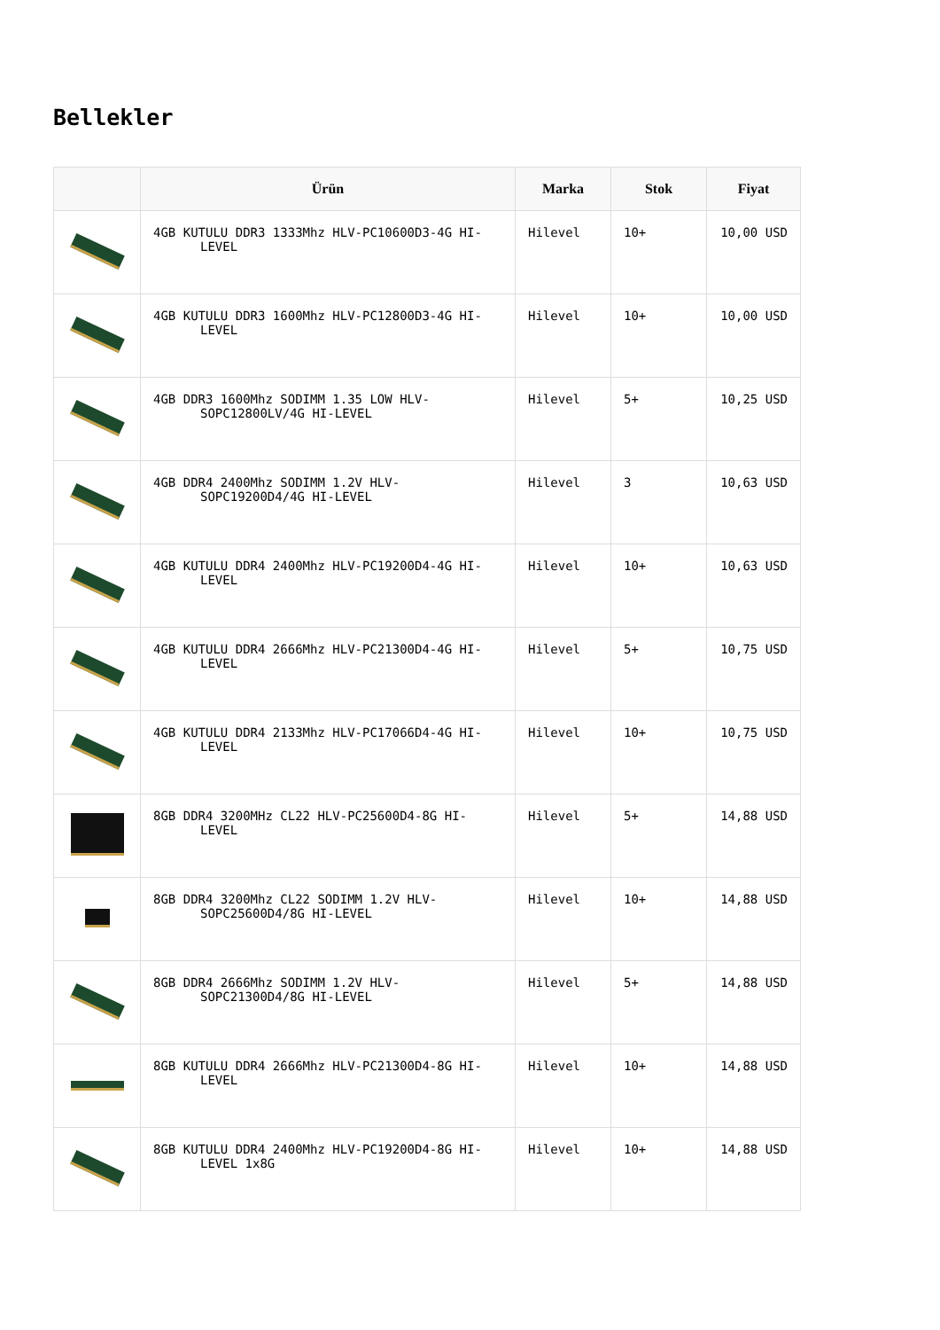Bellekler
| | Ürün | Marka | Stok | Fiyat |
| --- | --- | --- | --- | --- |
| | 4GB KUTULU DDR3 1333Mhz HLV-PC10600D3-4G HI-LEVEL | Hilevel | 10+ | 10,00 USD |
| | 4GB KUTULU DDR3 1600Mhz HLV-PC12800D3-4G HI-LEVEL | Hilevel | 10+ | 10,00 USD |
| | 4GB DDR3 1600Mhz SODIMM 1.35 LOW HLV-SOPC12800LV/4G HI-LEVEL | Hilevel | 5+ | 10,25 USD |
| | 4GB DDR4 2400Mhz SODIMM 1.2V HLV-SOPC19200D4/4G HI-LEVEL | Hilevel | 3 | 10,63 USD |
| | 4GB KUTULU DDR4 2400Mhz HLV-PC19200D4-4G HI-LEVEL | Hilevel | 10+ | 10,63 USD |
| | 4GB KUTULU DDR4 2666Mhz HLV-PC21300D4-4G HI-LEVEL | Hilevel | 5+ | 10,75 USD |
| | 4GB KUTULU DDR4 2133Mhz HLV-PC17066D4-4G HI-LEVEL | Hilevel | 10+ | 10,75 USD |
| | 8GB DDR4 3200MHz CL22 HLV-PC25600D4-8G HI-LEVEL | Hilevel | 5+ | 14,88 USD |
| | 8GB DDR4 3200Mhz CL22 SODIMM 1.2V HLV-SOPC25600D4/8G HI-LEVEL | Hilevel | 10+ | 14,88 USD |
| | 8GB DDR4 2666Mhz SODIMM 1.2V HLV-SOPC21300D4/8G HI-LEVEL | Hilevel | 5+ | 14,88 USD |
| | 8GB KUTULU DDR4 2666Mhz HLV-PC21300D4-8G HI-LEVEL | Hilevel | 10+ | 14,88 USD |
| | 8GB KUTULU DDR4 2400Mhz HLV-PC19200D4-8G HI-LEVEL 1x8G | Hilevel | 10+ | 14,88 USD |